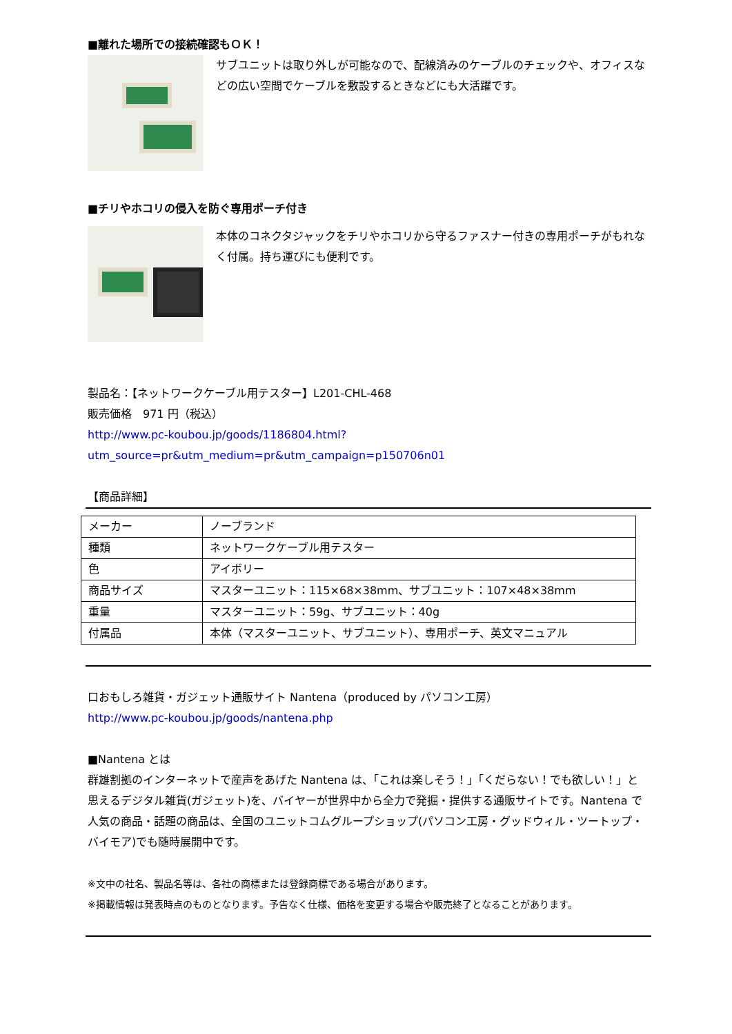■離れた場所での接続確認もＯＫ！
サブユニットは取り外しが可能なので、配線済みのケーブルのチェックや、オフィスなどの広い空間でケーブルを敷設するときなどにも大活躍です。
■チリやホコリの侵入を防ぐ専用ポーチ付き
本体のコネクタジャックをチリやホコリから守るファスナー付きの専用ポーチがもれなく付属。持ち運びにも便利です。
製品名：【ネットワークケーブル用テスター】L201-CHL-468
販売価格　971 円（税込）
http://www.pc-koubou.jp/goods/1186804.html?utm_source=pr&utm_medium=pr&utm_campaign=p150706n01
【商品詳細】
| メーカー | ノーブランド |
| 種類 | ネットワークケーブル用テスター |
| 色 | アイボリー |
| 商品サイズ | マスターユニット：115×68×38mm、サブユニット：107×48×38mm |
| 重量 | マスターユニット：59g、サブユニット：40g |
| 付属品 | 本体（マスターユニット、サブユニット）、専用ポーチ、英文マニュアル |
口おもしろ雑貨・ガジェット通販サイト Nantena（produced by パソコン工房）
http://www.pc-koubou.jp/goods/nantena.php
■Nantena とは
群雄割拠のインターネットで産声をあげた Nantena は、「これは楽しそう！」「くだらない！でも欲しい！」と思えるデジタル雑貨(ガジェット)を、バイヤーが世界中から全力で発掘・提供する通販サイトです。Nantena で人気の商品・話題の商品は、全国のユニットコムグループショップ(パソコン工房・グッドウィル・ツートップ・バイモア)でも随時展開中です。
※文中の社名、製品名等は、各社の商標または登録商標である場合があります。
※掲載情報は発表時点のものとなります。予告なく仕様、価格を変更する場合や販売終了となることがあります。